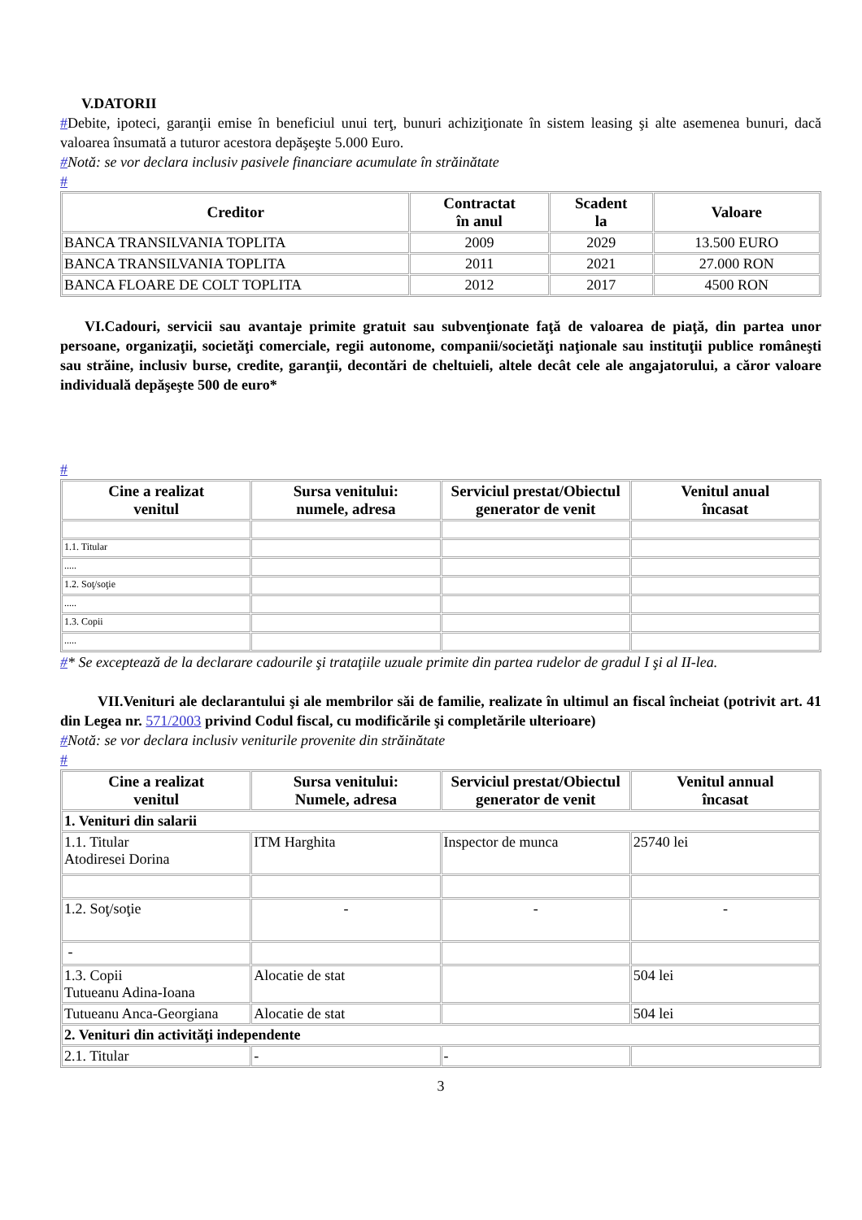V.DATORII
#Debite, ipoteci, garanţii emise în beneficiul unui terţ, bunuri achiziţionate în sistem leasing şi alte asemenea bunuri, dacă valoarea însumată a tuturor acestora depăşeşte 5.000 Euro.
#Notă: se vor declara inclusiv pasivele financiare acumulate în străinătate
#
| Creditor | Contractat în anul | Scadent la | Valoare |
| --- | --- | --- | --- |
| BANCA TRANSILVANIA TOPLITA | 2009 | 2029 | 13.500 EURO |
| BANCA TRANSILVANIA TOPLITA | 2011 | 2021 | 27.000 RON |
| BANCA FLOARE DE COLT TOPLITA | 2012 | 2017 | 4500 RON |
VI.Cadouri, servicii sau avantaje primite gratuit sau subvenţionate faţă de valoarea de piaţă, din partea unor persoane, organizaţii, societăţi comerciale, regii autonome, companii/societăţi naţionale sau instituţii publice româneşti sau străine, inclusiv burse, credite, garanţii, decontări de cheltuieli, altele decât cele ale angajatorului, a căror valoare individuală depăşeşte 500 de euro*
#
| Cine a realizat venitul | Sursa venitului: numele, adresa | Serviciul prestat/Obiectul generator de venit | Venitul anual încasat |
| --- | --- | --- | --- |
| 1.1. Titular | | | |
| ..... | | | |
| 1.2. Soţ/soţie | | | |
| ..... | | | |
| 1.3. Copii | | | |
| ..... | | | |
#* Se exceptează de la declarare cadourile şi trataţiile uzuale primite din partea rudelor de gradul I şi al II-lea.
VII.Venituri ale declarantului şi ale membrilor săi de familie, realizate în ultimul an fiscal încheiat (potrivit art. 41 din Legea nr. 571/2003 privind Codul fiscal, cu modificările şi completările ulterioare)
#Notă: se vor declara inclusiv veniturile provenite din străinătate
#
| Cine a realizat venitul | Sursa venitului: Numele, adresa | Serviciul prestat/Obiectul generator de venit | Venitul annual încasat |
| --- | --- | --- | --- |
| 1. Venituri din salarii | | | |
| 1.1. Titular Atodiresei Dorina | ITM Harghita | Inspector de munca | 25740 lei |
| 1.2. Soţ/soţie | - | - | - |
| - | | | |
| 1.3. Copii Tutueanu Adina-Ioana | Alocatie de stat | | 504 lei |
| Tutueanu Anca-Georgiana | Alocatie de stat | | 504 lei |
| 2. Venituri din activităţi independente | | | |
| 2.1. Titular | - | - | |
3